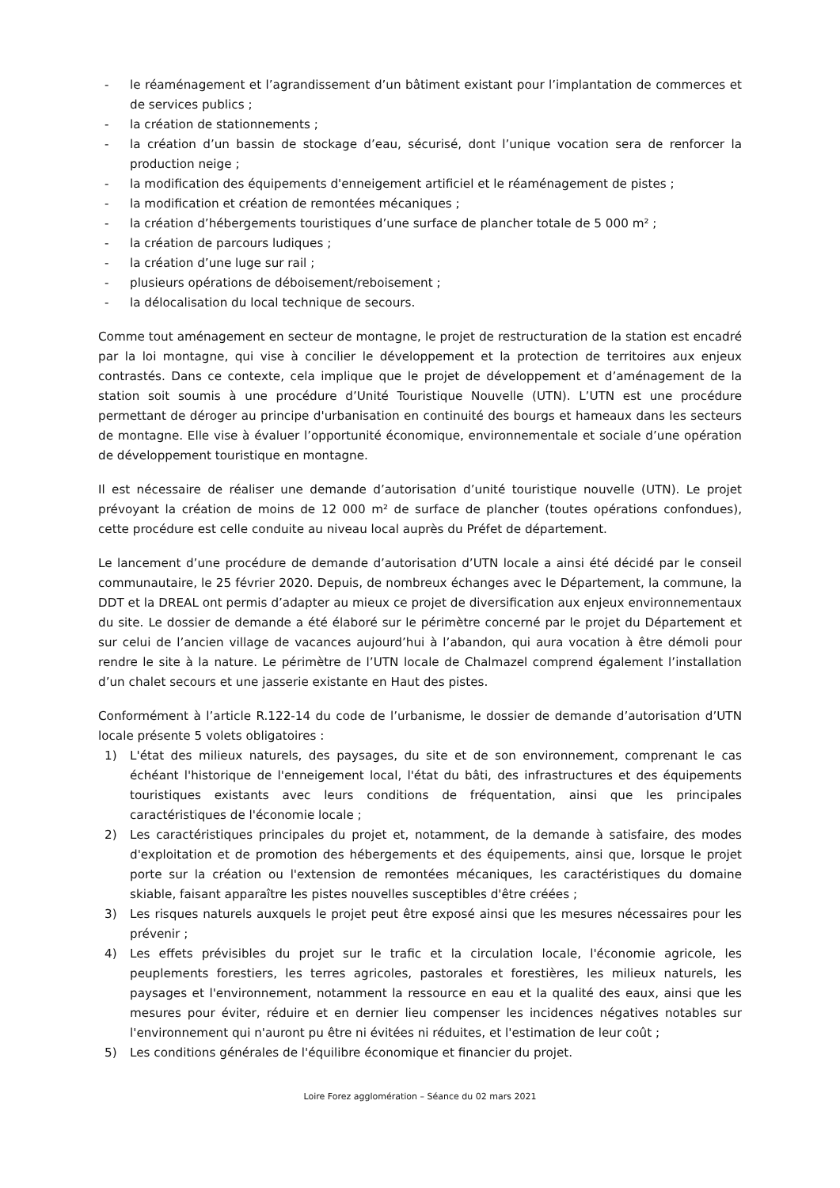- le réaménagement et l’agrandissement d’un bâtiment existant pour l’implantation de commerces et de services publics ;
- la création de stationnements ;
- la création d’un bassin de stockage d’eau, sécurisé, dont l’unique vocation sera de renforcer la production neige ;
- la modification des équipements d'enneigement artificiel et le réaménagement de pistes ;
- la modification et création de remontées mécaniques ;
- la création d’hébergements touristiques d’une surface de plancher totale de 5 000 m² ;
- la création de parcours ludiques ;
- la création d’une luge sur rail ;
- plusieurs opérations de déboisement/reboisement ;
- la délocalisation du local technique de secours.
Comme tout aménagement en secteur de montagne, le projet de restructuration de la station est encadré par la loi montagne, qui vise à concilier le développement et la protection de territoires aux enjeux contrastés. Dans ce contexte, cela implique que le projet de développement et d’aménagement de la station soit soumis à une procédure d’Unité Touristique Nouvelle (UTN). L’UTN est une procédure permettant de déroger au principe d'urbanisation en continuité des bourgs et hameaux dans les secteurs de montagne. Elle vise à évaluer l’opportunité économique, environnementale et sociale d’une opération de développement touristique en montagne.
Il est nécessaire de réaliser une demande d’autorisation d’unité touristique nouvelle (UTN). Le projet prévoyant la création de moins de 12 000 m² de surface de plancher (toutes opérations confondues), cette procédure est celle conduite au niveau local auprès du Préfet de département.
Le lancement d’une procédure de demande d’autorisation d’UTN locale a ainsi été décidé par le conseil communautaire, le 25 février 2020. Depuis, de nombreux échanges avec le Département, la commune, la DDT et la DREAL ont permis d’adapter au mieux ce projet de diversification aux enjeux environnementaux du site. Le dossier de demande a été élaboré sur le périmètre concerné par le projet du Département et sur celui de l’ancien village de vacances aujourd’hui à l’abandon, qui aura vocation à être démoli pour rendre le site à la nature. Le périmètre de l’UTN locale de Chalmazel comprend également l’installation d’un chalet secours et une jasserie existante en Haut des pistes.
Conformément à l’article R.122-14 du code de l’urbanisme, le dossier de demande d’autorisation d’UTN locale présente 5 volets obligatoires :
1) L'état des milieux naturels, des paysages, du site et de son environnement, comprenant le cas échéant l'historique de l'enneigement local, l'état du bâti, des infrastructures et des équipements touristiques existants avec leurs conditions de fréquentation, ainsi que les principales caractéristiques de l'économie locale ;
2) Les caractéristiques principales du projet et, notamment, de la demande à satisfaire, des modes d'exploitation et de promotion des hébergements et des équipements, ainsi que, lorsque le projet porte sur la création ou l'extension de remontées mécaniques, les caractéristiques du domaine skiable, faisant apparaître les pistes nouvelles susceptibles d'être créées ;
3) Les risques naturels auxquels le projet peut être exposé ainsi que les mesures nécessaires pour les prévenir ;
4) Les effets prévisibles du projet sur le trafic et la circulation locale, l'économie agricole, les peuplements forestiers, les terres agricoles, pastorales et forestières, les milieux naturels, les paysages et l'environnement, notamment la ressource en eau et la qualité des eaux, ainsi que les mesures pour éviter, réduire et en dernier lieu compenser les incidences négatives notables sur l'environnement qui n'auront pu être ni évitées ni réduites, et l'estimation de leur coût ;
5) Les conditions générales de l'équilibre économique et financier du projet.
Loire Forez agglomération – Séance du 02 mars 2021